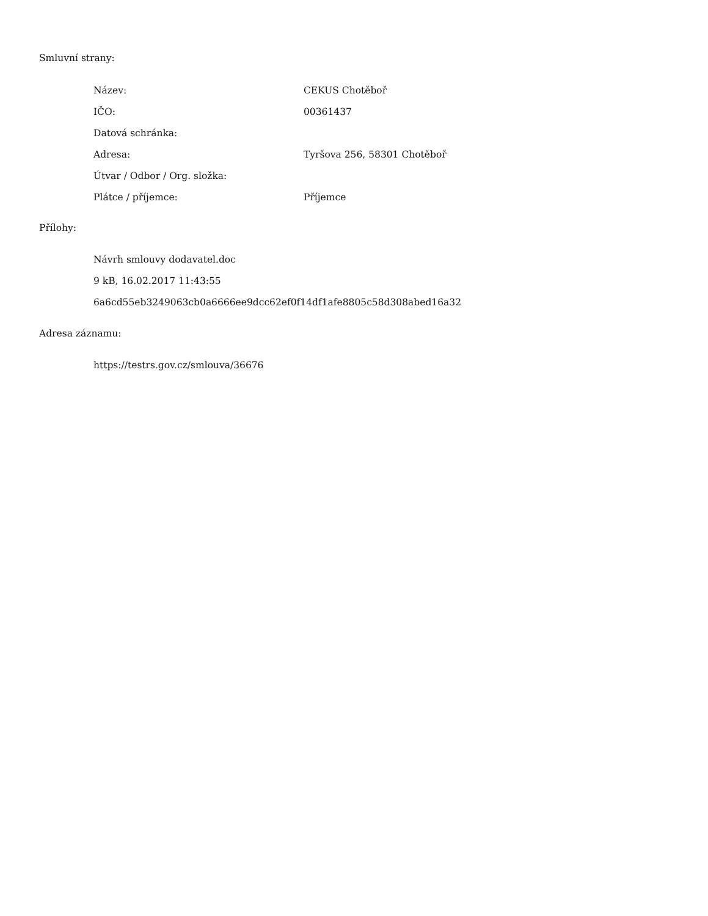Smluvní strany:
| Název: | CEKUS Chotěboř |
| IČO: | 00361437 |
| Datová schránka: | |
| Adresa: | Tyršova 256, 58301 Chotěboř |
| Útvar / Odbor / Org. složka: | |
| Plátce / příjemce: | Příjemce |
Přílohy:
Návrh smlouvy dodavatel.doc
9 kB, 16.02.2017 11:43:55
6a6cd55eb3249063cb0a6666ee9dcc62ef0f14df1afe8805c58d308abed16a32
Adresa záznamu:
https://testrs.gov.cz/smlouva/36676